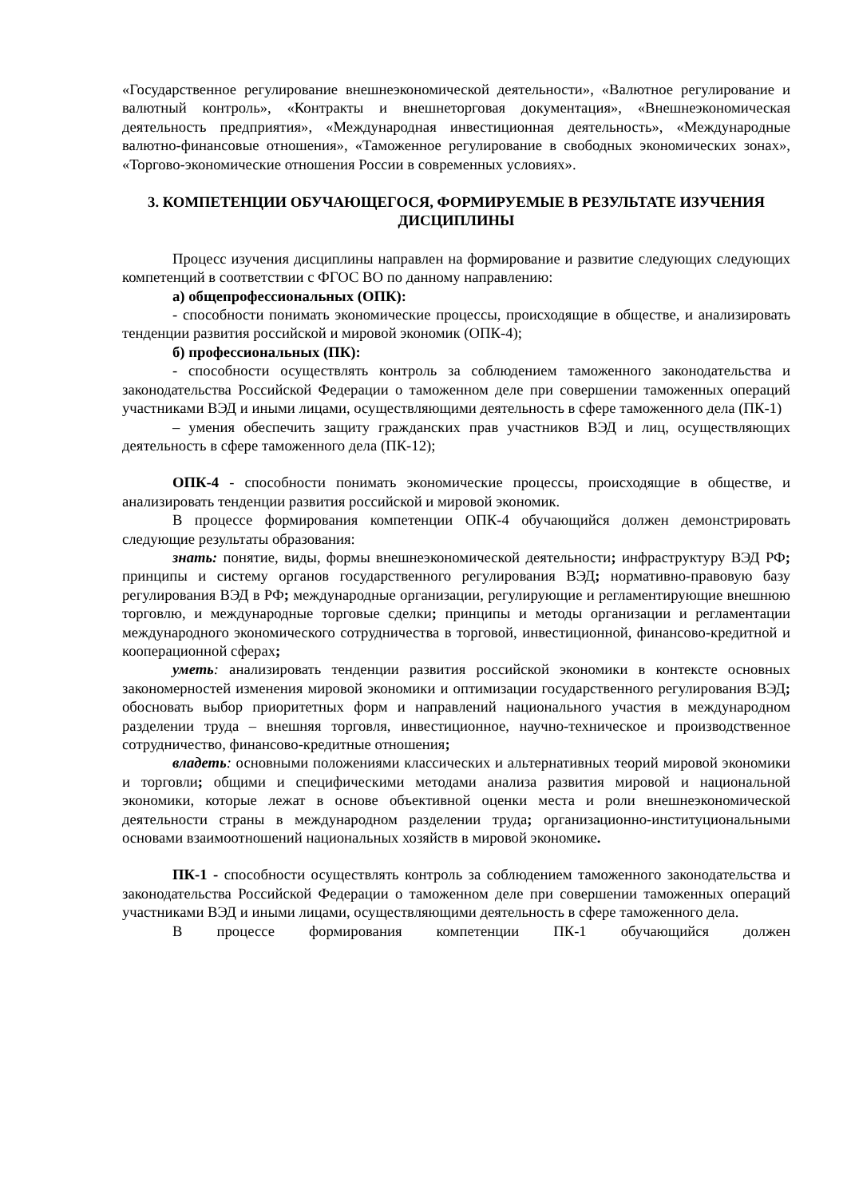«Государственное регулирование внешнеэкономической деятельности», «Валютное регулирование и валютный контроль», «Контракты и внешнеторговая документация», «Внешнеэкономическая деятельность предприятия», «Международная инвестиционная деятельность», «Международные валютно-финансовые отношения», «Таможенное регулирование в свободных экономических зонах», «Торгово-экономические отношения России в современных условиях».
3. КОМПЕТЕНЦИИ ОБУЧАЮЩЕГОСЯ, ФОРМИРУЕМЫЕ В РЕЗУЛЬТАТЕ ИЗУЧЕНИЯ ДИСЦИПЛИНЫ
Процесс изучения дисциплины направлен на формирование и развитие следующих следующих компетенций в соответствии с ФГОС ВО по данному направлению:
а) общепрофессиональных (ОПК):
- способности понимать экономические процессы, происходящие в обществе, и анализировать тенденции развития российской и мировой экономик (ОПК-4);
б) профессиональных (ПК):
- способности осуществлять контроль за соблюдением таможенного законодательства и законодательства Российской Федерации о таможенном деле при совершении таможенных операций участниками ВЭД и иными лицами, осуществляющими деятельность в сфере таможенного дела (ПК-1)
– умения обеспечить защиту гражданских прав участников ВЭД и лиц, осуществляющих деятельность в сфере таможенного дела (ПК-12);
ОПК-4 - способности понимать экономические процессы, происходящие в обществе, и анализировать тенденции развития российской и мировой экономик.
В процессе формирования компетенции ОПК-4 обучающийся должен демонстрировать следующие результаты образования:
знать: понятие, виды, формы внешнеэкономической деятельности; инфраструктуру ВЭД РФ; принципы и систему органов государственного регулирования ВЭД; нормативно-правовую базу регулирования ВЭД в РФ; международные организации, регулирующие и регламентирующие внешнюю торговлю, и международные торговые сделки; принципы и методы организации и регламентации международного экономического сотрудничества в торговой, инвестиционной, финансово-кредитной и кооперационной сферах;
уметь: анализировать тенденции развития российской экономики в контексте основных закономерностей изменения мировой экономики и оптимизации государственного регулирования ВЭД; обосновать выбор приоритетных форм и направлений национального участия в международном разделении труда – внешняя торговля, инвестиционное, научно-техническое и производственное сотрудничество, финансово-кредитные отношения;
владеть: основными положениями классических и альтернативных теорий мировой экономики и торговли; общими и специфическими методами анализа развития мировой и национальной экономики, которые лежат в основе объективной оценки места и роли внешнеэкономической деятельности страны в международном разделении труда; организационно-институциональными основами взаимоотношений национальных хозяйств в мировой экономике.
ПК-1 - способности осуществлять контроль за соблюдением таможенного законодательства и законодательства Российской Федерации о таможенном деле при совершении таможенных операций участниками ВЭД и иными лицами, осуществляющими деятельность в сфере таможенного дела.
В процессе формирования компетенции ПК-1 обучающийся должен